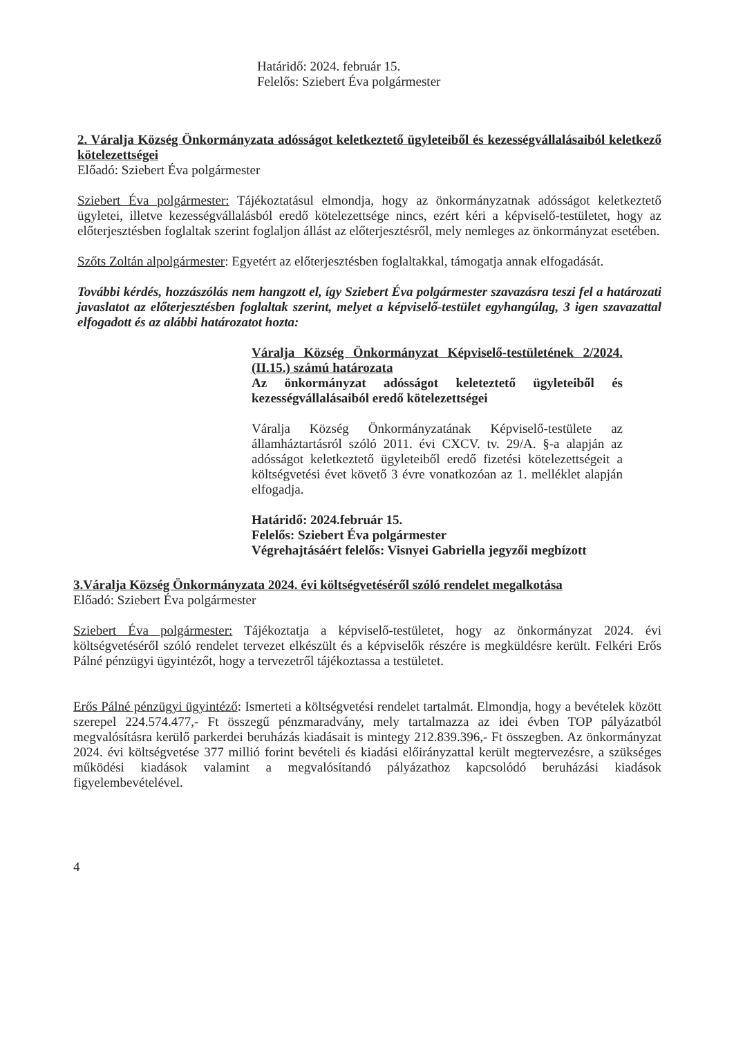Határidő: 2024. február 15.
Felelős: Sziebert Éva polgármester
2. Váralja Község Önkormányzata adósságot keletkeztető ügyleteiből és kezességvállalásaiból keletkező kötelezettségei
Előadó: Sziebert Éva polgármester
Sziebert Éva polgármester: Tájékoztatásul elmondja, hogy az önkormányzatnak adósságot keletkeztető ügyletei, illetve kezességvállalásból eredő kötelezettsége nincs, ezért kéri a képviselő-testületet, hogy az előterjesztésben foglaltak szerint foglaljon állást az előterjesztésről, mely nemleges az önkormányzat esetében.
Szőts Zoltán alpolgármester: Egyetért az előterjesztésben foglaltakkal, támogatja annak elfogadását.
További kérdés, hozzászólás nem hangzott el, így Sziebert Éva polgármester szavazásra teszi fel a határozati javaslatot az előterjesztésben foglaltak szerint, melyet a képviselő-testület egyhangúlag, 3 igen szavazattal elfogadott és az alábbi határozatot hozta:
Váralja Község Önkormányzat Képviselő-testületének 2/2024. (II.15.) számú határozata
Az önkormányzat adósságot keleteztető ügyleteiből és kezességvállalásaiból eredő kötelezettségei
Váralja Község Önkormányzatának Képviselő-testülete az államháztartásról szóló 2011. évi CXCV. tv. 29/A. §-a alapján az adósságot keletkeztető ügyleteiből eredő fizetési kötelezettségeit a költségvetési évet követő 3 évre vonatkozóan az 1. melléklet alapján elfogadja.
Határidő: 2024.február 15.
Felelős: Sziebert Éva polgármester
Végrehajtásáért felelős: Visnyei Gabriella jegyzői megbízott
3.Váralja Község Önkormányzata 2024. évi költségvetéséről szóló rendelet megalkotása
Előadó: Sziebert Éva polgármester
Sziebert Éva polgármester: Tájékoztatja a képviselő-testületet, hogy az önkormányzat 2024. évi költségvetéséről szóló rendelet tervezet elkészült és a képviselők részére is megküldésre került. Felkéri Erős Pálné pénzügyi ügyintézőt, hogy a tervezetről tájékoztassa a testületet.
Erős Pálné pénzügyi ügyintéző: Ismerteti a költségvetési rendelet tartalmát. Elmondja, hogy a bevételek között szerepel 224.574.477,- Ft összegű pénzmaradvány, mely tartalmazza az idei évben TOP pályázatból megvalósításra kerülő parkerdei beruházás kiadásait is mintegy 212.839.396,- Ft összegben. Az önkormányzat 2024. évi költségvetése 377 millió forint bevételi és kiadási előirányzattal került megtervezésre, a szükséges működési kiadások valamint a megvalósítandó pályázathoz kapcsolódó beruházási kiadások figyelembevételével.
4